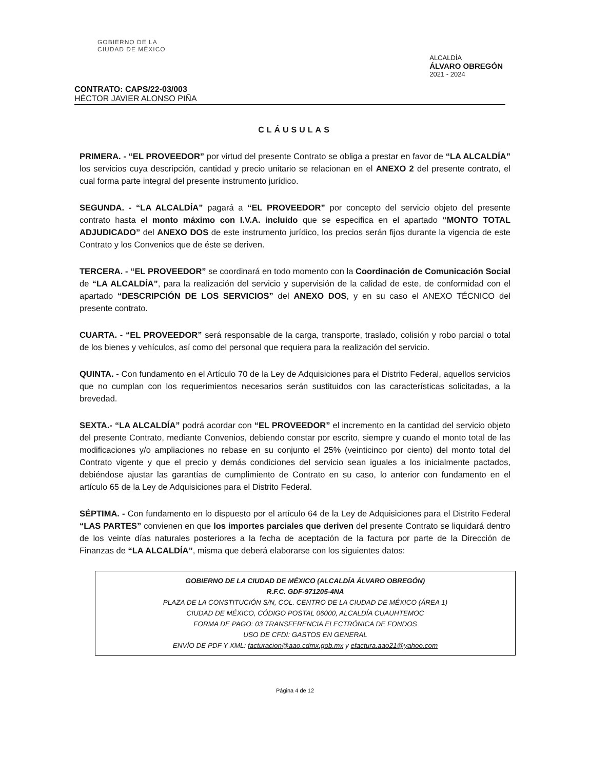GOBIERNO DE LA
CIUDAD DE MÉXICO
ALCALDÍA
ÁLVARO OBREGÓN
2021 - 2024
CONTRATO: CAPS/22-03/003
HÉCTOR JAVIER ALONSO PIÑA
CLÁUSULAS
PRIMERA. - “EL PROVEEDOR” por virtud del presente Contrato se obliga a prestar en favor de “LA ALCALDÍA” los servicios cuya descripción, cantidad y precio unitario se relacionan en el ANEXO 2 del presente contrato, el cual forma parte integral del presente instrumento jurídico.
SEGUNDA. - “LA ALCALDÍA” pagará a “EL PROVEEDOR” por concepto del servicio objeto del presente contrato hasta el monto máximo con I.V.A. incluido que se especifica en el apartado “MONTO TOTAL ADJUDICADO” del ANEXO DOS de este instrumento jurídico, los precios serán fijos durante la vigencia de este Contrato y los Convenios que de éste se deriven.
TERCERA. - “EL PROVEEDOR” se coordinará en todo momento con la Coordinación de Comunicación Social de “LA ALCALDÍA”, para la realización del servicio y supervisión de la calidad de este, de conformidad con el apartado “DESCRIPCIÓN DE LOS SERVICIOS” del ANEXO DOS, y en su caso el ANEXO TÉCNICO del presente contrato.
CUARTA. - “EL PROVEEDOR” será responsable de la carga, transporte, traslado, colisión y robo parcial o total de los bienes y vehículos, así como del personal que requiera para la realización del servicio.
QUINTA. - Con fundamento en el Artículo 70 de la Ley de Adquisiciones para el Distrito Federal, aquellos servicios que no cumplan con los requerimientos necesarios serán sustituidos con las características solicitadas, a la brevedad.
SEXTA.- “LA ALCALDÍA” podrá acordar con “EL PROVEEDOR” el incremento en la cantidad del servicio objeto del presente Contrato, mediante Convenios, debiendo constar por escrito, siempre y cuando el monto total de las modificaciones y/o ampliaciones no rebase en su conjunto el 25% (veinticinco por ciento) del monto total del Contrato vigente y que el precio y demás condiciones del servicio sean iguales a los inicialmente pactados, debiéndose ajustar las garantías de cumplimiento de Contrato en su caso, lo anterior con fundamento en el artículo 65 de la Ley de Adquisiciones para el Distrito Federal.
SÉPTIMA. - Con fundamento en lo dispuesto por el artículo 64 de la Ley de Adquisiciones para el Distrito Federal “LAS PARTES” convienen en que los importes parciales que deriven del presente Contrato se liquidará dentro de los veinte días naturales posteriores a la fecha de aceptación de la factura por parte de la Dirección de Finanzas de “LA ALCALDÍA”, misma que deberá elaborarse con los siguientes datos:
GOBIERNO DE LA CIUDAD DE MÉXICO (ALCALDÍA ÁLVARO OBREGÓN)
R.F.C. GDF-971205-4NA
PLAZA DE LA CONSTITUCIÓN S/N, COL. CENTRO DE LA CIUDAD DE MÉXICO (ÁREA 1)
CIUDAD DE MÉXICO, CÓDIGO POSTAL 06000, ALCALDÍA CUAUHTEMOC
FORMA DE PAGO: 03 TRANSFERENCIA ELECTRÓNICA DE FONDOS
USO DE CFDI: GASTOS EN GENERAL
ENVÍO DE PDF Y XML: facturacion@aao.cdmx.gob.mx y efactura.aao21@yahoo.com
Página 4 de 12